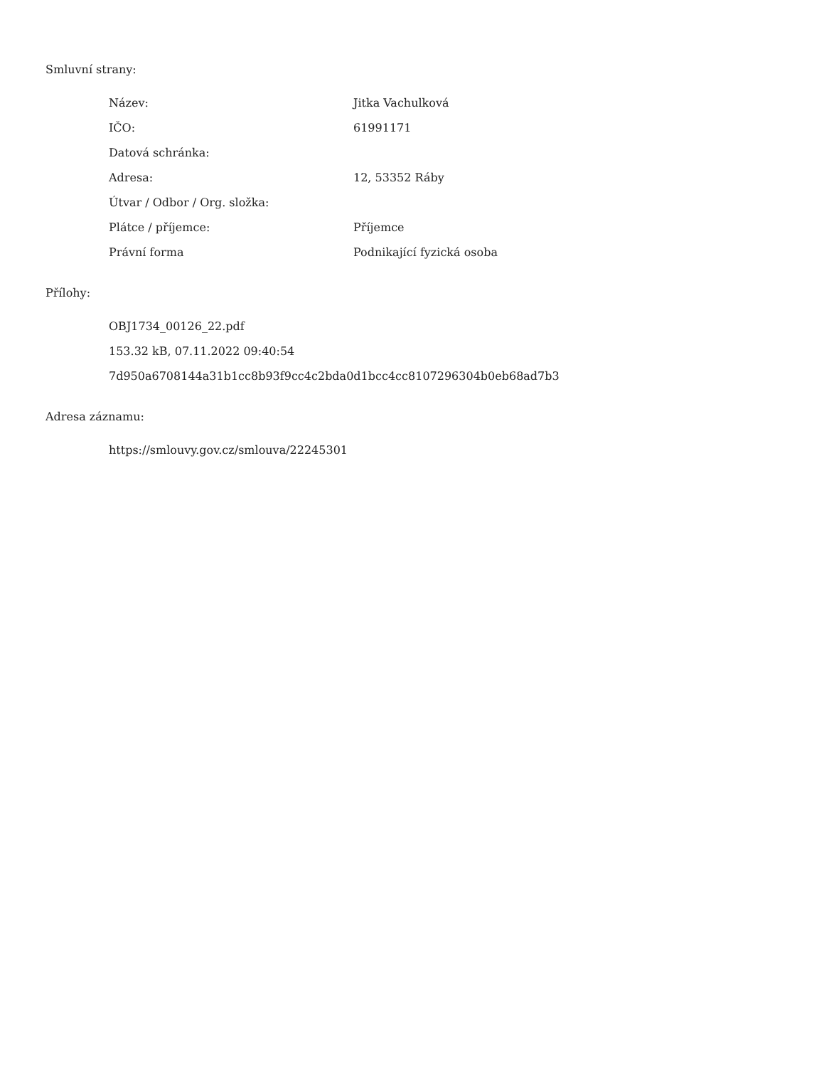Smluvní strany:
| Název: | Jitka Vachulková |
| IČO: | 61991171 |
| Datová schránka: | |
| Adresa: | 12, 53352 Ráby |
| Útvar / Odbor / Org. složka: | |
| Plátce / příjemce: | Příjemce |
| Právní forma | Podnikající fyzická osoba |
Přílohy:
OBJ1734_00126_22.pdf
153.32 kB, 07.11.2022 09:40:54
7d950a6708144a31b1cc8b93f9cc4c2bda0d1bcc4cc8107296304b0eb68ad7b3
Adresa záznamu:
https://smlouvy.gov.cz/smlouva/22245301